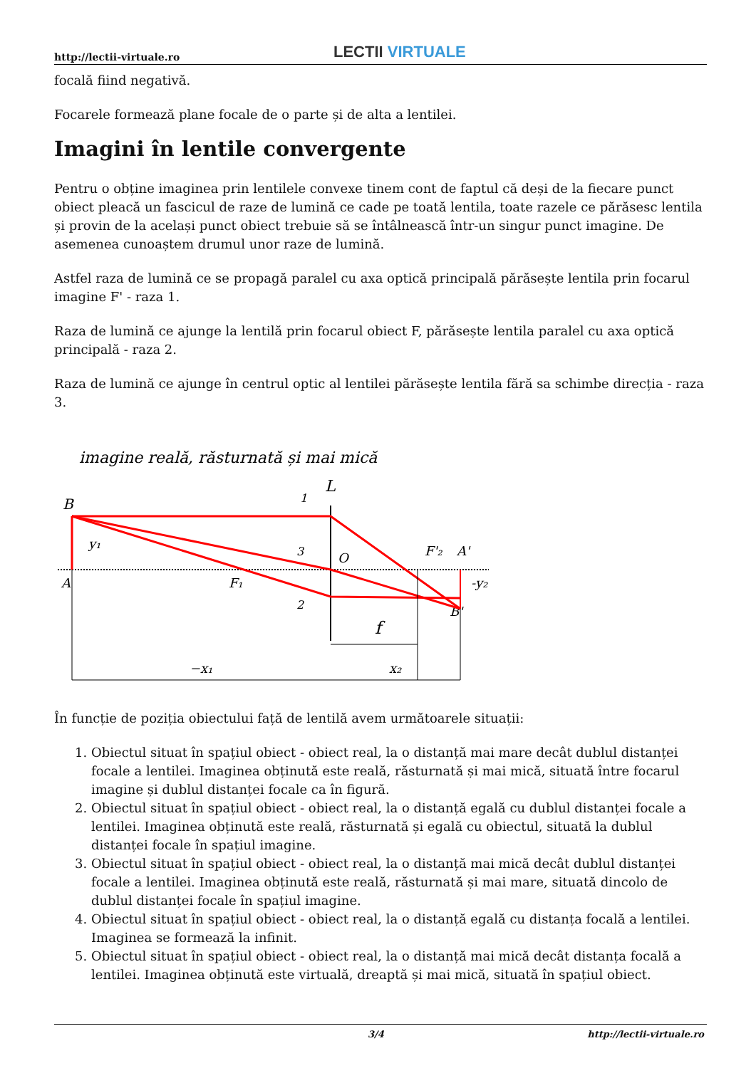http://lectii-virtuale.ro LECTII VIRTUALE
focală fiind negativă.
Focarele formează plane focale de o parte și de alta a lentilei.
Imagini în lentile convergente
Pentru o obține imaginea prin lentilele convexe tinem cont de faptul că deși de la fiecare punct obiect pleacă un fascicul de raze de lumină ce cade pe toată lentila, toate razele ce părăsesc lentila și provin de la același punct obiect trebuie să se întâlnească într-un singur punct imagine. De asemenea cunoaștem drumul unor raze de lumină.
Astfel raza de lumină ce se propagă paralel cu axa optică principală părăsește lentila prin focarul imagine F' - raza 1.
Raza de lumină ce ajunge la lentilă prin focarul obiect F, părăsește lentila paralel cu axa optică principală - raza 2.
Raza de lumină ce ajunge în centrul optic al lentilei părăsește lentila fără sa schimbe direcția - raza 3.
imagine reală, răsturnată și mai mică
L
B
A
y₁
F₁
O
F'₂
A'
-y₂
B'
1
3
2
f
−x₁
x₂
În funcție de poziția obiectului față de lentilă avem următoarele situații:
1. Obiectul situat în spațiul obiect - obiect real, la o distanță mai mare decât dublul distanței focale a lentilei. Imaginea obținută este reală, răsturnată și mai mică, situată între focarul imagine și dublul distanței focale ca în figură.
2. Obiectul situat în spațiul obiect - obiect real, la o distanță egală cu dublul distanței focale a lentilei. Imaginea obținută este reală, răsturnată și egală cu obiectul, situată la dublul distanței focale în spațiul imagine.
3. Obiectul situat în spațiul obiect - obiect real, la o distanță mai mică decât dublul distanței focale a lentilei. Imaginea obținută este reală, răsturnată și mai mare, situată dincolo de dublul distanței focale în spațiul imagine.
4. Obiectul situat în spațiul obiect - obiect real, la o distanță egală cu distanța focală a lentilei. Imaginea se formează la infinit.
5. Obiectul situat în spațiul obiect - obiect real, la o distanță mai mică decât distanța focală a lentilei. Imaginea obținută este virtuală, dreaptă și mai mică, situată în spațiul obiect.
3/4 http://lectii-virtuale.ro